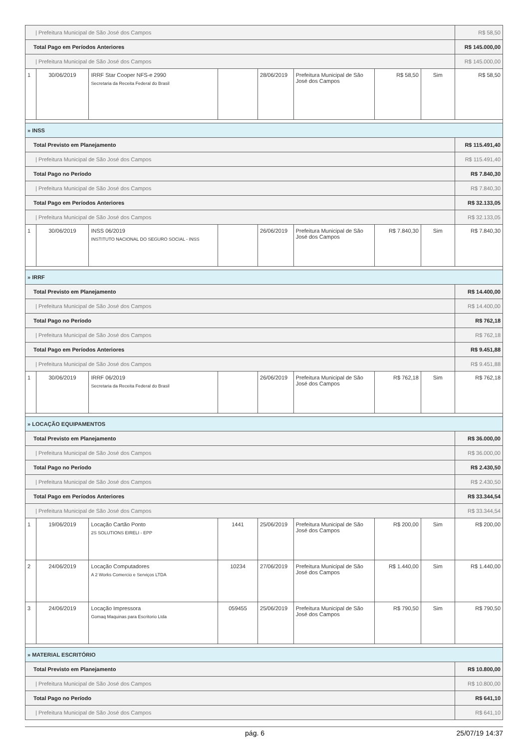| / Prefeitura Municipal de São José dos Campos | | | | | | | | R$ 58,50 |
| Total Pago em Períodos Anteriores | | | | | | | | R$ 145.000,00 |
| / Prefeitura Municipal de São José dos Campos | | | | | | | | R$ 145.000,00 |
| 1 | 30/06/2019 | IRRF Star Cooper NFS-e 2990 Secretaria da Receita Federal do Brasil | | 28/06/2019 | Prefeitura Municipal de São José dos Campos | R$ 58,50 | Sim | R$ 58,50 |
| » INSS | | | | | | | | |
| Total Previsto em Planejamento | | | | | | | | R$ 115.491,40 |
| / Prefeitura Municipal de São José dos Campos | | | | | | | | R$ 115.491,40 |
| Total Pago no Período | | | | | | | | R$ 7.840,30 |
| / Prefeitura Municipal de São José dos Campos | | | | | | | | R$ 7.840,30 |
| Total Pago em Períodos Anteriores | | | | | | | | R$ 32.133,05 |
| / Prefeitura Municipal de São José dos Campos | | | | | | | | R$ 32.133,05 |
| 1 | 30/06/2019 | INSS 06/2019 INSTITUTO NACIONAL DO SEGURO SOCIAL - INSS | | 26/06/2019 | Prefeitura Municipal de São José dos Campos | R$ 7.840,30 | Sim | R$ 7.840,30 |
| » IRRF | | | | | | | | |
| Total Previsto em Planejamento | | | | | | | | R$ 14.400,00 |
| / Prefeitura Municipal de São José dos Campos | | | | | | | | R$ 14.400,00 |
| Total Pago no Período | | | | | | | | R$ 762,18 |
| / Prefeitura Municipal de São José dos Campos | | | | | | | | R$ 762,18 |
| Total Pago em Períodos Anteriores | | | | | | | | R$ 9.451,88 |
| / Prefeitura Municipal de São José dos Campos | | | | | | | | R$ 9.451,88 |
| 1 | 30/06/2019 | IRRF 06/2019 Secretaria da Receita Federal do Brasil | | 26/06/2019 | Prefeitura Municipal de São José dos Campos | R$ 762,18 | Sim | R$ 762,18 |
| » LOCAÇÃO EQUIPAMENTOS | | | | | | | | |
| Total Previsto em Planejamento | | | | | | | | R$ 36.000,00 |
| / Prefeitura Municipal de São José dos Campos | | | | | | | | R$ 36.000,00 |
| Total Pago no Período | | | | | | | | R$ 2.430,50 |
| / Prefeitura Municipal de São José dos Campos | | | | | | | | R$ 2.430,50 |
| Total Pago em Períodos Anteriores | | | | | | | | R$ 33.344,54 |
| / Prefeitura Municipal de São José dos Campos | | | | | | | | R$ 33.344,54 |
| 1 | 19/06/2019 | Locação Cartão Ponto 2S SOLUTIONS EIRELI - EPP | 1441 | 25/06/2019 | Prefeitura Municipal de São José dos Campos | R$ 200,00 | Sim | R$ 200,00 |
| 2 | 24/06/2019 | Locação Computadores A 2 Works Comercio e Serviços LTDA | 10234 | 27/06/2019 | Prefeitura Municipal de São José dos Campos | R$ 1.440,00 | Sim | R$ 1.440,00 |
| 3 | 24/06/2019 | Locação Impressora Gomaq Maquinas para Escritorio Ltda | 059455 | 25/06/2019 | Prefeitura Municipal de São José dos Campos | R$ 790,50 | Sim | R$ 790,50 |
| » MATERIAL ESCRITÓRIO | | | | | | | | |
| Total Previsto em Planejamento | | | | | | | | R$ 10.800,00 |
| / Prefeitura Municipal de São José dos Campos | | | | | | | | R$ 10.800,00 |
| Total Pago no Período | | | | | | | | R$ 641,10 |
| / Prefeitura Municipal de São José dos Campos | | | | | | | | R$ 641,10 |
pág. 6 25/07/19 14:37